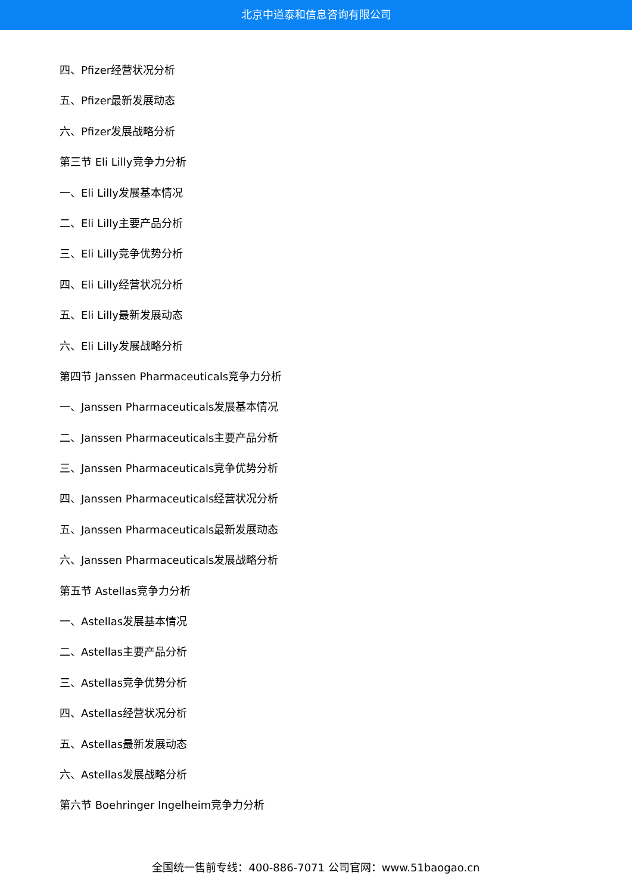北京中道泰和信息咨询有限公司
四、Pfizer经营状况分析
五、Pfizer最新发展动态
六、Pfizer发展战略分析
第三节 Eli Lilly竞争力分析
一、Eli Lilly发展基本情况
二、Eli Lilly主要产品分析
三、Eli Lilly竞争优势分析
四、Eli Lilly经营状况分析
五、Eli Lilly最新发展动态
六、Eli Lilly发展战略分析
第四节 Janssen Pharmaceuticals竞争力分析
一、Janssen Pharmaceuticals发展基本情况
二、Janssen Pharmaceuticals主要产品分析
三、Janssen Pharmaceuticals竞争优势分析
四、Janssen Pharmaceuticals经营状况分析
五、Janssen Pharmaceuticals最新发展动态
六、Janssen Pharmaceuticals发展战略分析
第五节 Astellas竞争力分析
一、Astellas发展基本情况
二、Astellas主要产品分析
三、Astellas竞争优势分析
四、Astellas经营状况分析
五、Astellas最新发展动态
六、Astellas发展战略分析
第六节 Boehringer Ingelheim竞争力分析
全国统一售前专线：400-886-7071 公司官网：www.51baogao.cn